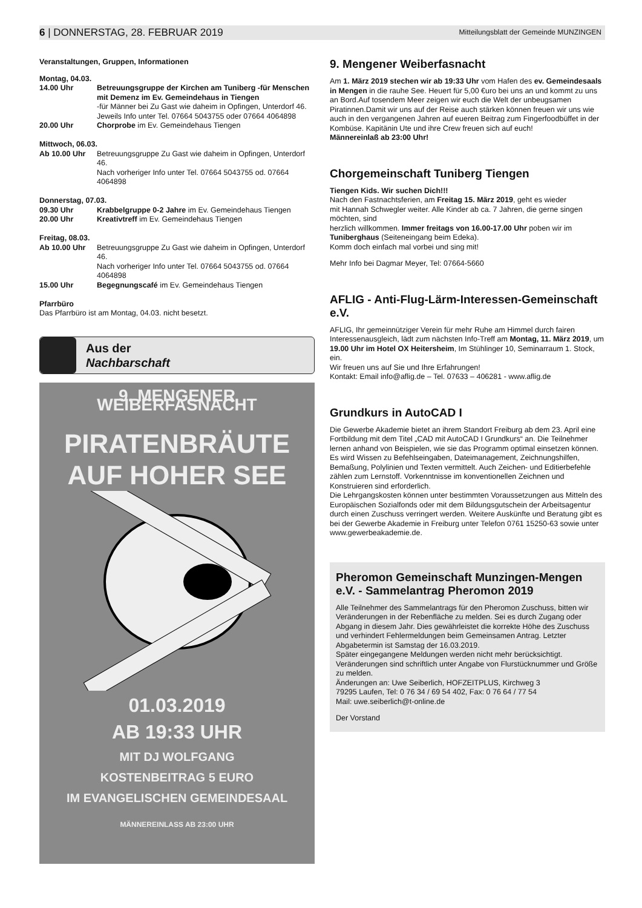6 | DONNERSTAG, 28. FEBRUAR 2019 Mitteilungsblatt der Gemeinde MUNZINGEN
Veranstaltungen, Gruppen, Informationen
Montag, 04.03.
14.00 Uhr Betreuungsgruppe der Kirchen am Tuniberg -für Menschen mit Demenz im Ev. Gemeindehaus in Tiengen
-für Männer bei Zu Gast wie daheim in Opfingen, Unterdorf 46.
Jeweils Info unter Tel. 07664 5043755 oder 07664 4064898
20.00 Uhr Chorprobe im Ev. Gemeindehaus Tiengen
Mittwoch, 06.03.
Ab 10.00 Uhr Betreuungsgruppe Zu Gast wie daheim in Opfingen, Unterdorf 46.
Nach vorheriger Info unter Tel. 07664 5043755 od. 07664 4064898
Donnerstag, 07.03.
09.30 Uhr Krabbelgruppe 0-2 Jahre im Ev. Gemeindehaus Tiengen
20.00 Uhr Kreativtreff im Ev. Gemeindehaus Tiengen
Freitag, 08.03.
Ab 10.00 Uhr Betreuungsgruppe Zu Gast wie daheim in Opfingen, Unterdorf 46.
Nach vorheriger Info unter Tel. 07664 5043755 od. 07664 4064898
15.00 Uhr Begegnungscafé im Ev. Gemeindehaus Tiengen
Pfarrbüro
Das Pfarrbüro ist am Montag, 04.03. nicht besetzt.
Aus der
Nachbarschaft
9. MENGENER WEIBERFASNACHT
PIRATENBRÄUTE
AUF HOHER SEE
01.03.2019
AB 19:33 UHR
MIT DJ WOLFGANG
KOSTENBEITRAG 5 EURO
IM EVANGELISCHEN GEMEINDESAAL
MÄNNEREINLASS AB 23:00 UHR
9. Mengener Weiberfasnacht
Am 1. März 2019 stechen wir ab 19:33 Uhr vom Hafen des ev. Gemeindesaals in Mengen in die rauhe See. Heuert für 5,00 €uro bei uns an und kommt zu uns an Bord.Auf tosendem Meer zeigen wir euch die Welt der unbeugsamen Piratinnen.Damit wir uns auf der Reise auch stärken können freuen wir uns wie auch in den vergangenen Jahren auf eueren Beitrag zum Fingerfoodbüffet in der Kombüse. Kapitänin Ute und ihre Crew freuen sich auf euch!
Männereinlaß ab 23:00 Uhr!
Chorgemeinschaft Tuniberg Tiengen
Tiengen Kids. Wir suchen Dich!!!
Nach den Fastnachtsferien, am Freitag 15. März 2019, geht es wieder
mit Hannah Schwegler weiter. Alle Kinder ab ca. 7 Jahren, die gerne singen möchten, sind
herzlich willkommen. Immer freitags von 16.00-17.00 Uhr poben wir im
Tuniberghaus (Seiteneingang beim Edeka).
Komm doch einfach mal vorbei und sing mit!
Mehr Info bei Dagmar Meyer, Tel: 07664-5660
AFLIG - Anti-Flug-Lärm-Interessen-Gemeinschaft e.V.
AFLIG, Ihr gemeinnütziger Verein für mehr Ruhe am Himmel durch fairen Interessenausgleich, lädt zum nächsten Info-Treff am Montag, 11. März 2019, um 19.00 Uhr im Hotel OX Heitersheim, Im Stühlinger 10, Seminarraum 1. Stock, ein.
Wir freuen uns auf Sie und Ihre Erfahrungen!
Kontakt: Email info@aflig.de – Tel. 07633 – 406281 - www.aflig.de
Grundkurs in AutoCAD I
Die Gewerbe Akademie bietet an ihrem Standort Freiburg ab dem 23. April eine Fortbildung mit dem Titel „CAD mit AutoCAD I Grundkurs“ an. Die Teilnehmer lernen anhand von Beispielen, wie sie das Programm optimal einsetzen können. Es wird Wissen zu Befehlseingaben, Dateimanagement, Zeichnungshilfen, Bemaßung, Polylinien und Texten vermittelt. Auch Zeichen- und Editierbefehle zählen zum Lernstoff. Vorkenntnisse im konventionellen Zeichnen und Konstruieren sind erforderlich.
Die Lehrgangskosten können unter bestimmten Voraussetzungen aus Mitteln des Europäischen Sozialfonds oder mit dem Bildungsgutschein der Arbeitsagentur durch einen Zuschuss verringert werden. Weitere Auskünfte und Beratung gibt es bei der Gewerbe Akademie in Freiburg unter Telefon 0761 15250-63 sowie unter www.gewerbeakademie.de.
Pheromon Gemeinschaft Munzingen-Mengen e.V. - Sammelantrag Pheromon 2019
Alle Teilnehmer des Sammelantrags für den Pheromon Zuschuss, bitten wir Veränderungen in der Rebenfläche zu melden. Sei es durch Zugang oder Abgang in diesem Jahr. Dies gewährleistet die korrekte Höhe des Zuschuss und verhindert Fehlermeldungen beim Gemeinsamen Antrag. Letzter Abgabetermin ist Samstag der 16.03.2019.
Später eingegangene Meldungen werden nicht mehr berücksichtigt. Veränderungen sind schriftlich unter Angabe von Flurstücknummer und Größe zu melden.
Änderungen an: Uwe Seiberlich, HOFZEITPLUS, Kirchweg 3
79295 Laufen, Tel: 0 76 34 / 69 54 402, Fax: 0 76 64 / 77 54
Mail: uwe.seiberlich@t-online.de
Der Vorstand